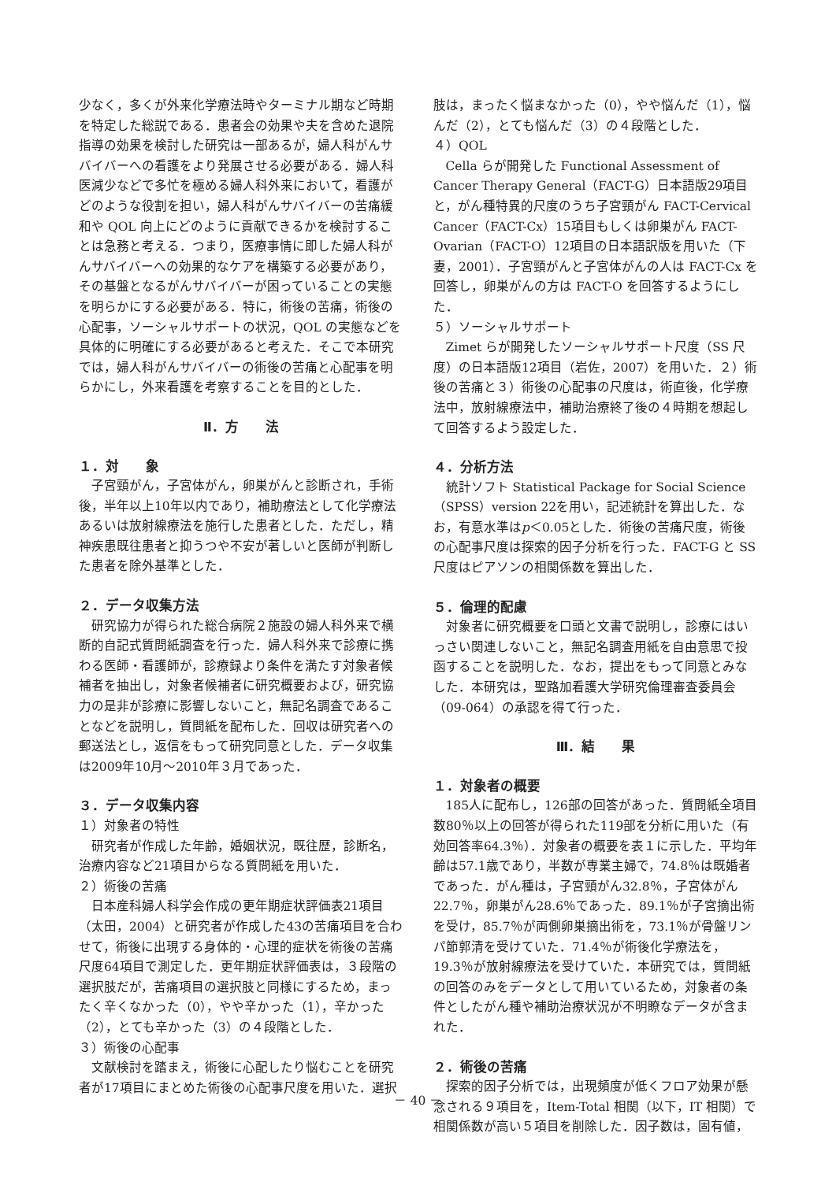少なく，多くが外来化学療法時やターミナル期など時期を特定した総説である．患者会の効果や夫を含めた退院指導の効果を検討した研究は一部あるが，婦人科がんサバイバーへの看護をより発展させる必要がある．婦人科医減少などで多忙を極める婦人科外来において，看護がどのような役割を担い，婦人科がんサバイバーの苦痛緩和や QOL 向上にどのように貢献できるかを検討することは急務と考える．つまり，医療事情に即した婦人科がんサバイバーへの効果的なケアを構築する必要があり，その基盤となるがんサバイバーが困っていることの実態を明らかにする必要がある．特に，術後の苦痛，術後の心配事，ソーシャルサポートの状況，QOL の実態などを具体的に明確にする必要があると考えた．そこで本研究では，婦人科がんサバイバーの術後の苦痛と心配事を明らかにし，外来看護を考察することを目的とした．
Ⅱ．方　　法
１．対　　象
子宮頸がん，子宮体がん，卵巣がんと診断され，手術後，半年以上10年以内であり，補助療法として化学療法あるいは放射線療法を施行した患者とした．ただし，精神疾患既往患者と抑うつや不安が著しいと医師が判断した患者を除外基準とした．
２．データ収集方法
研究協力が得られた総合病院２施設の婦人科外来で横断的自記式質問紙調査を行った．婦人科外来で診療に携わる医師・看護師が，診療録より条件を満たす対象者候補者を抽出し，対象者候補者に研究概要および，研究協力の是非が診療に影響しないこと，無記名調査であることなどを説明し，質問紙を配布した．回収は研究者への郵送法とし，返信をもって研究同意とした．データ収集は2009年10月～2010年３月であった．
３．データ収集内容
１）対象者の特性
研究者が作成した年齢，婚姻状況，既往歴，診断名，治療内容など21項目からなる質問紙を用いた．
２）術後の苦痛
日本産科婦人科学会作成の更年期症状評価表21項目（太田，2004）と研究者が作成した43の苦痛項目を合わせて，術後に出現する身体的・心理的症状を術後の苦痛尺度64項目で測定した．更年期症状評価表は，３段階の選択肢だが，苦痛項目の選択肢と同様にするため，まったく辛くなかった（0），やや辛かった（1），辛かった（2），とても辛かった（3）の４段階とした．
３）術後の心配事
文献検討を踏まえ，術後に心配したり悩むことを研究者が17項目にまとめた術後の心配事尺度を用いた．選択
肢は，まったく悩まなかった（0），やや悩んだ（1），悩んだ（2），とても悩んだ（3）の４段階とした．
４）QOL
Cella らが開発した Functional Assessment of Cancer Therapy General（FACT-G）日本語版29項目と，がん種特異的尺度のうち子宮頸がん FACT-Cervical Cancer（FACT-Cx）15項目もしくは卵巣がん FACT-Ovarian（FACT-O）12項目の日本語訳版を用いた（下妻，2001）．子宮頸がんと子宮体がんの人は FACT-Cx を回答し，卵巣がんの方は FACT-O を回答するようにした．
５）ソーシャルサポート
Zimet らが開発したソーシャルサポート尺度（SS 尺度）の日本語版12項目（岩佐，2007）を用いた．２）術後の苦痛と３）術後の心配事の尺度は，術直後，化学療法中，放射線療法中，補助治療終了後の４時期を想起して回答するよう設定した．
４．分析方法
統計ソフト Statistical Package for Social Science（SPSS）version 22を用い，記述統計を算出した．なお，有意水準はp＜0.05とした．術後の苦痛尺度，術後の心配事尺度は探索的因子分析を行った．FACT-G と SS 尺度はピアソンの相関係数を算出した．
５．倫理的配慮
対象者に研究概要を口頭と文書で説明し，診療にはいっさい関連しないこと，無記名調査用紙を自由意思で投函することを説明した．なお，提出をもって同意とみなした．本研究は，聖路加看護大学研究倫理審査委員会（09-064）の承認を得て行った．
Ⅲ．結　　果
１．対象者の概要
185人に配布し，126部の回答があった．質問紙全項目数80％以上の回答が得られた119部を分析に用いた（有効回答率64.3％）．対象者の概要を表１に示した．平均年齢は57.1歳であり，半数が専業主婦で，74.8％は既婚者であった．がん種は，子宮頸がん32.8％，子宮体がん22.7％，卵巣がん28.6％であった．89.1％が子宮摘出術を受け，85.7％が両側卵巣摘出術を，73.1％が骨盤リンパ節郭清を受けていた．71.4％が術後化学療法を，19.3％が放射線療法を受けていた．本研究では，質問紙の回答のみをデータとして用いているため，対象者の条件としたがん種や補助治療状況が不明瞭なデータが含まれた．
２．術後の苦痛
探索的因子分析では，出現頻度が低くフロア効果が懸念される９項目を，Item-Total 相関（以下，IT 相関）で相関係数が高い５項目を削除した．因子数は，固有値，
－ 40 －